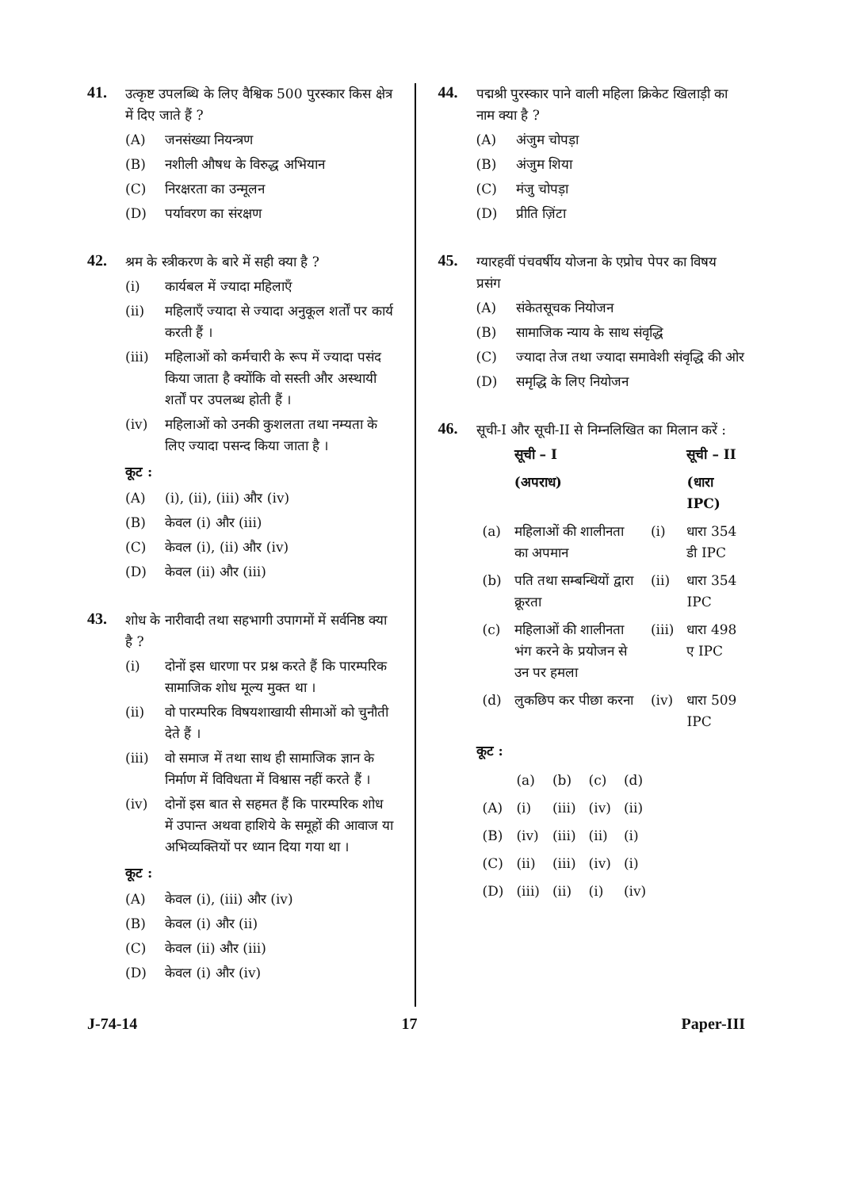41.
उत्कृष्ट उपलब्धि के लिए वैश्विक 500 पुरस्कार किस क्षेत्र में दिए जाते हैं ?
(A) जनसंख्या नियन्त्रण
(B) नशीली औषध के विरुद्ध अभियान
(C) निरक्षरता का उन्मूलन
(D) पर्यावरण का संरक्षण
42.
श्रम के स्त्रीकरण के बारे में सही क्या है ?
(i) कार्यबल में ज्यादा महिलाएँ
(ii) महिलाएँ ज्यादा से ज्यादा अनुकूल शर्तों पर कार्य करती हैं ।
(iii) महिलाओं को कर्मचारी के रूप में ज्यादा पसंद किया जाता है क्योंकि वो सस्ती और अस्थायी शर्तों पर उपलब्ध होती हैं ।
(iv) महिलाओं को उनकी कुशलता तथा नम्यता के लिए ज्यादा पसन्द किया जाता है ।
कूट :
(A) (i), (ii), (iii) और (iv)
(B) केवल (i) और (iii)
(C) केवल (i), (ii) और (iv)
(D) केवल (ii) और (iii)
43.
शोध के नारीवादी तथा सहभागी उपागमों में सर्वनिष्ठ क्या है ?
(i) दोनों इस धारणा पर प्रश्न करते हैं कि पारम्परिक सामाजिक शोध मूल्य मुक्त था ।
(ii) वो पारम्परिक विषयशाखायी सीमाओं को चुनौती देते हैं ।
(iii) वो समाज में तथा साथ ही सामाजिक ज्ञान के निर्माण में विविधता में विश्वास नहीं करते हैं ।
(iv) दोनों इस बात से सहमत हैं कि पारम्परिक शोध में उपान्त अथवा हाशिये के समूहों की आवाज या अभिव्यक्तियों पर ध्यान दिया गया था ।
कूट :
(A) केवल (i), (iii) और (iv)
(B) केवल (i) और (ii)
(C) केवल (ii) और (iii)
(D) केवल (i) और (iv)
44.
पद्मश्री पुरस्कार पाने वाली महिला क्रिकेट खिलाड़ी का नाम क्या है ?
(A) अंजुम चोपड़ा
(B) अंजुम शिया
(C) मंजु चोपड़ा
(D) प्रीति ज़िंटा
45.
ग्यारहवीं पंचवर्षीय योजना के एप्रोच पेपर का विषय प्रसंग
(A) संकेतसूचक नियोजन
(B) सामाजिक न्याय के साथ संवृद्धि
(C) ज्यादा तेज तथा ज्यादा समावेशी संवृद्धि की ओर
(D) समृद्धि के लिए नियोजन
46.
सूची-I और सूची-II से निम्नलिखित का मिलान करें :
| | सूची – I | | सूची – II |
| --- | --- | --- | --- |
| | (अपराध) | | (धारा IPC) |
| (a) | महिलाओं की शालीनता का अपमान | (i) | धारा 354 डी IPC |
| (b) | पति तथा सम्बन्धियों द्वारा क्रूरता | (ii) | धारा 354 IPC |
| (c) | महिलाओं की शालीनता भंग करने के प्रयोजन से उन पर हमला | (iii) | धारा 498 ए IPC |
| (d) | लुकछिप कर पीछा करना | (iv) | धारा 509 IPC |
कूट :
| | (a) | (b) | (c) | (d) |
| --- | --- | --- | --- | --- |
| (A) | (i) | (iii) | (iv) | (ii) |
| (B) | (iv) | (iii) | (ii) | (i) |
| (C) | (ii) | (iii) | (iv) | (i) |
| (D) | (iii) | (ii) | (i) | (iv) |
J-74-14 17 Paper-III